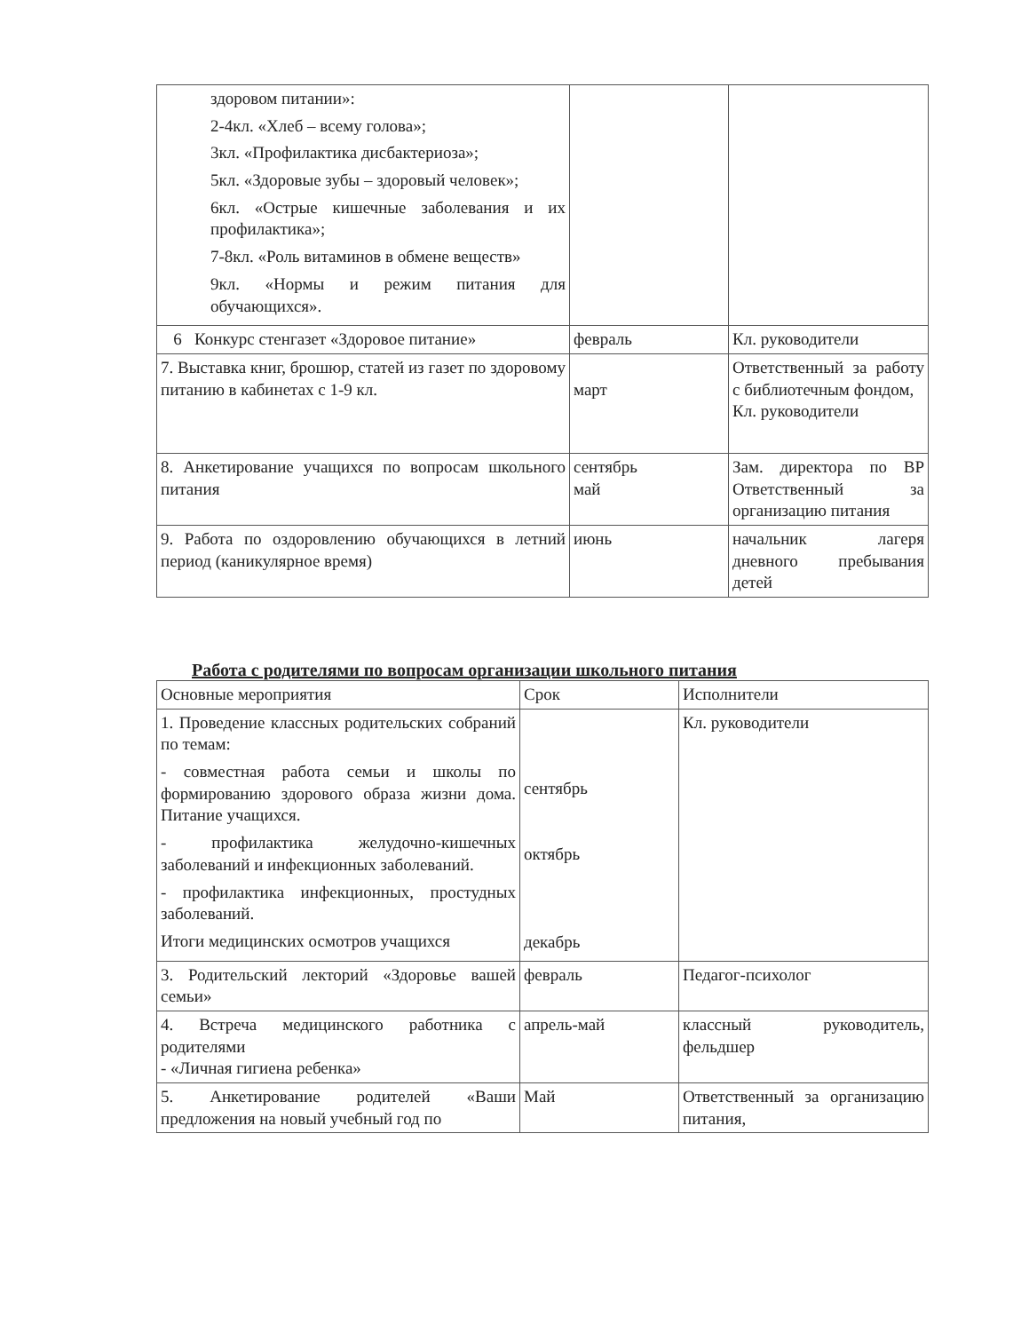| здоровом питании»: 2-4кл. «Хлеб – всему голова»; 3кл. «Профилактика дисбактериоза»; 5кл. «Здоровые зубы – здоровый человек»; 6кл. «Острые кишечные заболевания и их профилактика»; 7-8кл. «Роль витаминов в обмене веществ» 9кл. «Нормы и режим питания для обучающихся». | | |
| 6 Конкурс стенгазет «Здоровое питание» | февраль | Кл. руководители |
| 7. Выставка книг, брошюр, статей из газет по здоровому питанию в кабинетах с 1-9 кл. | март | Ответственный за работу с библиотечным фондом, Кл. руководители |
| 8. Анкетирование учащихся по вопросам школьного питания | сентябрь май | Зам. директора по ВР Ответственный за организацию питания |
| 9. Работа по оздоровлению обучающихся в летний период (каникулярное время) | июнь | начальник лагеря дневного пребывания детей |
Работа с родителями по вопросам организации школьного питания
| Основные мероприятия | Срок | Исполнители |
| 1. Проведение классных родительских собраний по темам: - совместная работа семьи и школы по формированию здорового образа жизни дома. Питание учащихся. - профилактика желудочно-кишечных заболеваний и инфекционных заболеваний. - профилактика инфекционных, простудных заболеваний. Итоги медицинских осмотров учащихся | сентябрь октябрь декабрь | Кл. руководители |
| 3. Родительский лекторий «Здоровье вашей семьи» | февраль | Педагог-психолог |
| 4. Встреча медицинского работника с родителями - «Личная гигиена ребенка» | апрель-май | классный руководитель, фельдшер |
| 5. Анкетирование родителей «Ваши предложения на новый учебный год по | Май | Ответственный за организацию питания, |